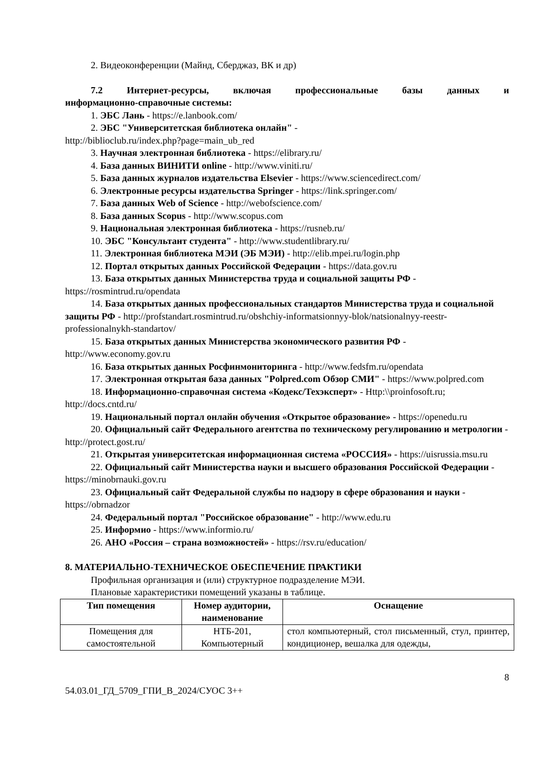2. Видеоконференции (Майнд, Сберджаз, ВК и др)
7.2 Интернет-ресурсы, включая профессиональные базы данных и
информационно-справочные системы:
1. ЭБС Лань - https://e.lanbook.com/
2. ЭБС "Университетская библиотека онлайн" -
http://biblioclub.ru/index.php?page=main_ub_red
3. Научная электронная библиотека - https://elibrary.ru/
4. База данных ВИНИТИ online - http://www.viniti.ru/
5. База данных журналов издательства Elsevier - https://www.sciencedirect.com/
6. Электронные ресурсы издательства Springer - https://link.springer.com/
7. База данных Web of Science - http://webofscience.com/
8. База данных Scopus - http://www.scopus.com
9. Национальная электронная библиотека - https://rusneb.ru/
10. ЭБС "Консультант студента" - http://www.studentlibrary.ru/
11. Электронная библиотека МЭИ (ЭБ МЭИ) - http://elib.mpei.ru/login.php
12. Портал открытых данных Российской Федерации - https://data.gov.ru
13. База открытых данных Министерства труда и социальной защиты РФ - https://rosmintrud.ru/opendata
14. База открытых данных профессиональных стандартов Министерства труда и социальной защиты РФ - http://profstandart.rosmintrud.ru/obshchiy-informatsionnyy-blok/natsionalnyy-reestr-professionalnykh-standartov/
15. База открытых данных Министерства экономического развития РФ - http://www.economy.gov.ru
16. База открытых данных Росфинмониторинга - http://www.fedsfm.ru/opendata
17. Электронная открытая база данных "Polpred.com Обзор СМИ" - https://www.polpred.com
18. Информационно-справочная система «Кодекс/Техэксперт» - Http:\\proinfosoft.ru; http://docs.cntd.ru/
19. Национальный портал онлайн обучения «Открытое образование» - https://openedu.ru
20. Официальный сайт Федерального агентства по техническому регулированию и метрологии - http://protect.gost.ru/
21. Открытая университетская информационная система «РОССИЯ» - https://uisrussia.msu.ru
22. Официальный сайт Министерства науки и высшего образования Российской Федерации - https://minobrnauki.gov.ru
23. Официальный сайт Федеральной службы по надзору в сфере образования и науки - https://obrnadzor
24. Федеральный портал "Российское образование" - http://www.edu.ru
25. Информио - https://www.informio.ru/
26. АНО «Россия – страна возможностей» - https://rsv.ru/education/
8. МАТЕРИАЛЬНО-ТЕХНИЧЕСКОЕ ОБЕСПЕЧЕНИЕ ПРАКТИКИ
Профильная организация и (или) структурное подразделение МЭИ.
Плановые характеристики помещений указаны в таблице.
| Тип помещения | Номер аудитории, наименование | Оснащение |
| --- | --- | --- |
| Помещения для самостоятельной | НТБ-201, Компьютерный | стол компьютерный, стол письменный, стул, принтер, кондиционер, вешалка для одежды, |
8
54.03.01_ГД_5709_ГПИ_В_2024/СУОС 3++